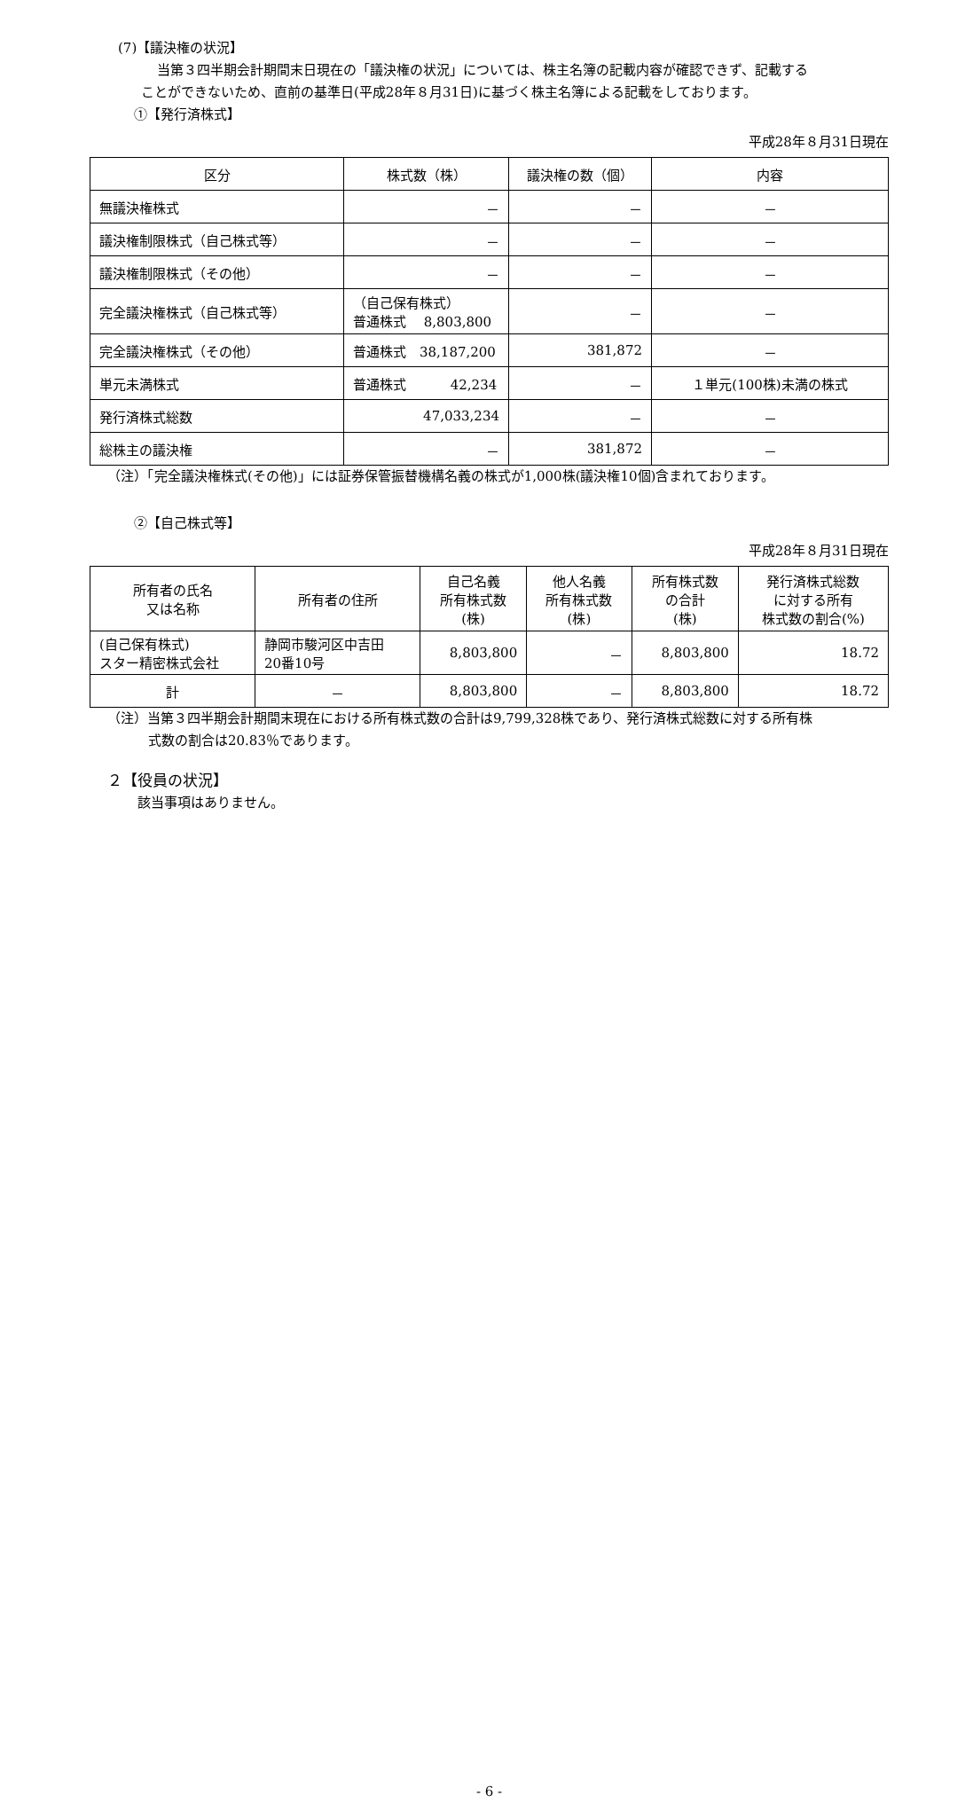(7)【議決権の状況】
当第３四半期会計期間末日現在の「議決権の状況」については、株主名簿の記載内容が確認できず、記載する
ことができないため、直前の基準日(平成28年８月31日)に基づく株主名簿による記載をしております。
①【発行済株式】
平成28年８月31日現在
| 区分 | 株式数（株） | 議決権の数（個） | 内容 |
| --- | --- | --- | --- |
| 無議決権株式 | － | － | － |
| 議決権制限株式（自己株式等） | － | － | － |
| 議決権制限株式（その他） | － | － | － |
| 完全議決権株式（自己株式等） | （自己保有株式） 普通株式 8,803,800 | － | － |
| 完全議決権株式（その他） | 普通株式 38,187,200 | 381,872 | － |
| 単元未満株式 | 普通株式 42,234 | － | １単元(100株)未満の株式 |
| 発行済株式総数 | 47,033,234 | － | － |
| 総株主の議決権 | － | 381,872 | － |
（注）「完全議決権株式(その他)」には証券保管振替機構名義の株式が1,000株(議決権10個)含まれております。
②【自己株式等】
平成28年８月31日現在
| 所有者の氏名 又は名称 | 所有者の住所 | 自己名義 所有株式数 (株) | 他人名義 所有株式数 (株) | 所有株式数 の合計 (株) | 発行済株式総数 に対する所有 株式数の割合(%) |
| --- | --- | --- | --- | --- | --- |
| (自己保有株式) スター精密株式会社 | 静岡市駿河区中吉田 20番10号 | 8,803,800 | － | 8,803,800 | 18.72 |
| 計 | － | 8,803,800 | － | 8,803,800 | 18.72 |
（注）当第３四半期会計期間末現在における所有株式数の合計は9,799,328株であり、発行済株式総数に対する所有株
式数の割合は20.83％であります。
２【役員の状況】
該当事項はありません。
- 6 -